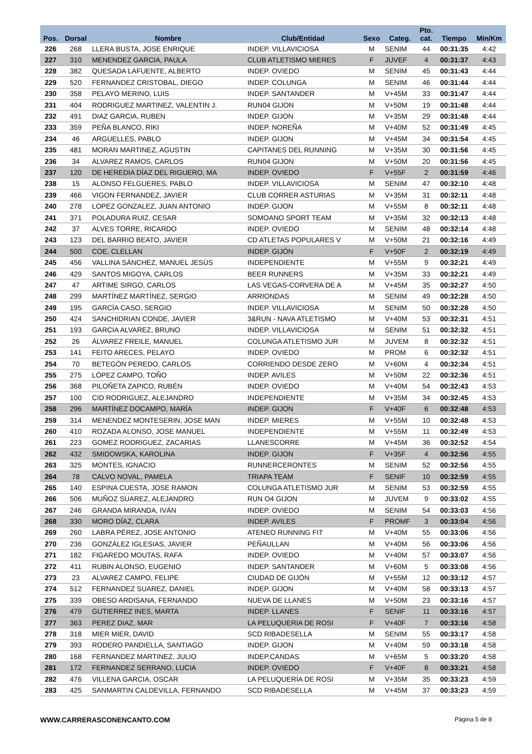| Pos. | Dorsal | Nombre | Club/Entidad | Sexo | Categ. | Pto. cat. | Tiempo | Min/Km |
| --- | --- | --- | --- | --- | --- | --- | --- | --- |
| 226 | 268 | LLERA BUSTA, JOSE ENRIQUE | INDEP. VILLAVICIOSA | M | SENIM | 44 | 00:31:35 | 4:42 |
| 227 | 310 | MENENDEZ GARCIA, PAULA | CLUB ATLETISMO MIERES | F | JUVEF | 4 | 00:31:37 | 4:43 |
| 228 | 382 | QUESADA LAFUENTE, ALBERTO | INDEP. OVIEDO | M | SENIM | 45 | 00:31:43 | 4:44 |
| 229 | 520 | FERNANDEZ CRISTOBAL, DIEGO | INDEP. COLUNGA | M | SENIM | 46 | 00:31:44 | 4:44 |
| 230 | 358 | PELAYO MERINO, LUIS | INDEP. SANTANDER | M | V+45M | 33 | 00:31:47 | 4:44 |
| 231 | 404 | RODRIGUEZ MARTINEZ, VALENTIN J. | RUN04 GIJON | M | V+50M | 19 | 00:31:48 | 4:44 |
| 232 | 491 | DIAZ GARCIA, RUBEN | INDEP. GIJON | M | V+35M | 29 | 00:31:48 | 4:44 |
| 233 | 359 | PEÑA BLANCO, RIKI | INDEP. NOREÑA | M | V+40M | 52 | 00:31:49 | 4:45 |
| 234 | 46 | ARGUELLES, PABLO | INDEP. GIJON | M | V+45M | 34 | 00:31:54 | 4:45 |
| 235 | 481 | MORAN MARTINEZ, AGUSTIN | CAPITANES DEL RUNNING | M | V+35M | 30 | 00:31:56 | 4:45 |
| 236 | 34 | ALVAREZ RAMOS, CARLOS | RUN04 GIJON | M | V+50M | 20 | 00:31:56 | 4:45 |
| 237 | 120 | DE HEREDIA DÍAZ DEL RIGUERO, MA | INDEP. OVIEDO | F | V+55F | 2 | 00:31:59 | 4:46 |
| 238 | 15 | ALONSO FELGUERES, PABLO | INDEP. VILLAVICIOSA | M | SENIM | 47 | 00:32:10 | 4:48 |
| 239 | 466 | VIGON FERNANDEZ, JAVIER | CLUB CORRER ASTURIAS | M | V+35M | 31 | 00:32:11 | 4:48 |
| 240 | 278 | LOPEZ GONZALEZ, JUAN ANTONIO | INDEP. GIJON | M | V+55M | 8 | 00:32:11 | 4:48 |
| 241 | 371 | POLADURA RUIZ, CESAR | SOMOANO SPORT TEAM | M | V+35M | 32 | 00:32:13 | 4:48 |
| 242 | 37 | ALVES TORRE, RICARDO | INDEP. OVIEDO | M | SENIM | 48 | 00:32:14 | 4:48 |
| 243 | 123 | DEL BARRIO BEATO, JAVIER | CD ATLETAS POPULARES V | M | V+50M | 21 | 00:32:16 | 4:49 |
| 244 | 500 | COE, CLELLAN | INDEP. GIJÓN | F | V+50F | 2 | 00:32:19 | 4:49 |
| 245 | 456 | VALLINA SÁNCHEZ, MANUEL JESÚS | INDEPENDIENTE | M | V+55M | 9 | 00:32:21 | 4:49 |
| 246 | 429 | SANTOS MIGOYA, CARLOS | BEER RUNNERS | M | V+35M | 33 | 00:32:21 | 4:49 |
| 247 | 47 | ARTIME SIRGO, CARLOS | LAS VEGAS-CORVERA DE A | M | V+45M | 35 | 00:32:27 | 4:50 |
| 248 | 299 | MARTÍNEZ MARTÍNEZ, SERGIO | ARRIONDAS | M | SENIM | 49 | 00:32:28 | 4:50 |
| 249 | 195 | GARCÍA CASO, SERGIO | INDEP. VILLAVICIOSA | M | SENIM | 50 | 00:32:28 | 4:50 |
| 250 | 424 | SANCHIDRIAN CONDE, JAVIER | 3&RUN - NAVA ATLETISMO | M | V+40M | 53 | 00:32:31 | 4:51 |
| 251 | 193 | GARCIA ALVAREZ, BRUNO | INDEP. VILLAVICIOSA | M | SENIM | 51 | 00:32:32 | 4:51 |
| 252 | 26 | ÁLVAREZ FREILE, MANUEL | COLUNGA ATLETISMO JUR | M | JUVEM | 8 | 00:32:32 | 4:51 |
| 253 | 141 | FEITO ARECES, PELAYO | INDEP. OVIEDO | M | PROM | 6 | 00:32:32 | 4:51 |
| 254 | 70 | BETEGÓN PEREDO, CARLOS | CORRIENDO DESDE ZERO | M | V+60M | 4 | 00:32:34 | 4:51 |
| 255 | 275 | LÓPEZ CAMPO, TOÑO | INDEP. AVILES | M | V+50M | 22 | 00:32:36 | 4:51 |
| 256 | 368 | PILOÑETA ZAPICO, RUBÉN | INDEP. OVIEDO | M | V+40M | 54 | 00:32:43 | 4:53 |
| 257 | 100 | CID RODRIGUEZ, ALEJANDRO | INDEPENDIENTE | M | V+35M | 34 | 00:32:45 | 4:53 |
| 258 | 296 | MARTÍNEZ DOCAMPO, MARÍA | INDEP. GIJON | F | V+40F | 6 | 00:32:48 | 4:53 |
| 259 | 314 | MENENDEZ MONTESERIN, JOSE MAN | INDEP. MIERES | M | V+55M | 10 | 00:32:48 | 4:53 |
| 260 | 410 | ROZADA ALONSO, JOSE MANUEL | INDEPENDIENTE | M | V+55M | 11 | 00:32:49 | 4:53 |
| 261 | 223 | GOMEZ RODRIGUEZ, ZACARIAS | LLANESCORRE | M | V+45M | 36 | 00:32:52 | 4:54 |
| 262 | 432 | SMIDOWSKA, KAROLINA | INDEP. GIJON | F | V+35F | 4 | 00:32:56 | 4:55 |
| 263 | 325 | MONTES, IGNACIO | RUNNERCERONTES | M | SENIM | 52 | 00:32:56 | 4:55 |
| 264 | 78 | CALVO NOVAL, PAMELA | TRIAPA TEAM | F | SENIF | 10 | 00:32:59 | 4:55 |
| 265 | 140 | ESPINA CUESTA, JOSE RAMON | COLUNGA ATLETISMO JUR | M | SENIM | 53 | 00:32:59 | 4:55 |
| 266 | 506 | MUÑOZ SUAREZ, ALEJANDRO | RUN O4 GIJON | M | JUVEM | 9 | 00:33:02 | 4:55 |
| 267 | 246 | GRANDA MIRANDA, IVÁN | INDEP. OVIEDO | M | SENIM | 54 | 00:33:03 | 4:56 |
| 268 | 330 | MORO DÍAZ, CLARA | INDEP. AVILES | F | PROMF | 3 | 00:33:04 | 4:56 |
| 269 | 260 | LABRA PÉREZ, JOSE ANTONIO | ATENEO RUNNING FIT | M | V+40M | 55 | 00:33:06 | 4:56 |
| 270 | 236 | GONZÁLEZ IGLESIAS, JAVIER | PEÑAULLAN | M | V+40M | 56 | 00:33:06 | 4:56 |
| 271 | 182 | FIGAREDO MOUTAS, RAFA | INDEP. OVIEDO | M | V+40M | 57 | 00:33:07 | 4:56 |
| 272 | 411 | RUBIN ALONSO, EUGENIO | INDEP. SANTANDER | M | V+60M | 5 | 00:33:08 | 4:56 |
| 273 | 23 | ALVAREZ CAMPO, FELIPE | CIUDAD DE GIJÓN | M | V+55M | 12 | 00:33:12 | 4:57 |
| 274 | 512 | FERNANDEZ SUAREZ, DANIEL | INDEP. GIJON | M | V+40M | 58 | 00:33:13 | 4:57 |
| 275 | 339 | OBESO ARDISANA, FERNANDO | NUEVA DE LLANES | M | V+50M | 23 | 00:33:16 | 4:57 |
| 276 | 479 | GUTIERREZ INES, MARTA | INDEP. LLANES | F | SENIF | 11 | 00:33:16 | 4:57 |
| 277 | 363 | PEREZ DIAZ, MAR | LA PELUQUERIA DE ROSI | F | V+40F | 7 | 00:33:16 | 4:58 |
| 278 | 318 | MIER MIER, DAVID | SCD RIBADESELLA | M | SENIM | 55 | 00:33:17 | 4:58 |
| 279 | 393 | RODERO PANDIELLA, SANTIAGO | INDEP. GIJON | M | V+40M | 59 | 00:33:18 | 4:58 |
| 280 | 168 | FERNANDEZ MARTINEZ, JULIO | INDEP.CANDAS | M | V+65M | 5 | 00:33:20 | 4:58 |
| 281 | 172 | FERNANDEZ SERRANO, LUCIA | INDEP. OVIEDO | F | V+40F | 8 | 00:33:21 | 4:58 |
| 282 | 476 | VILLENA GARCIA, OSCAR | LA PELUQUERÍA DE ROSI | M | V+35M | 35 | 00:33:23 | 4:59 |
| 283 | 425 | SANMARTIN CALDEVILLA, FERNANDO | SCD RIBADESELLA | M | V+45M | 37 | 00:33:23 | 4:59 |
WWW.CARRERASCONENCANTO.COM Página 5 de 8